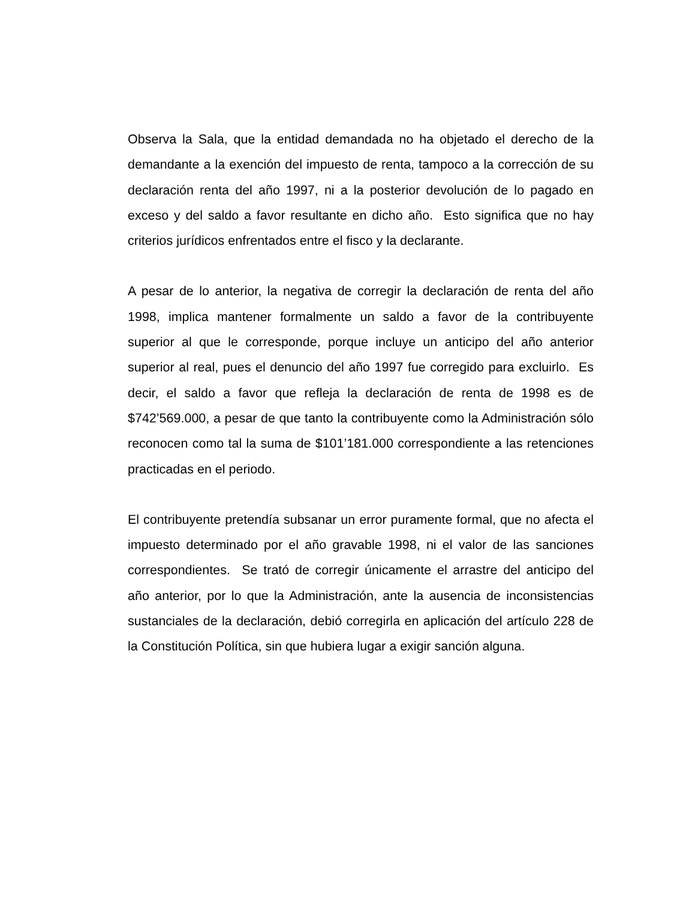Observa la Sala, que la entidad demandada no ha objetado el derecho de la demandante a la exención del impuesto de renta, tampoco a la corrección de su declaración renta del año 1997, ni a la posterior devolución de lo pagado en exceso y del saldo a favor resultante en dicho año. Esto significa que no hay criterios jurídicos enfrentados entre el fisco y la declarante.
A pesar de lo anterior, la negativa de corregir la declaración de renta del año 1998, implica mantener formalmente un saldo a favor de la contribuyente superior al que le corresponde, porque incluye un anticipo del año anterior superior al real, pues el denuncio del año 1997 fue corregido para excluirlo. Es decir, el saldo a favor que refleja la declaración de renta de 1998 es de $742’569.000, a pesar de que tanto la contribuyente como la Administración sólo reconocen como tal la suma de $101’181.000 correspondiente a las retenciones practicadas en el periodo.
El contribuyente pretendía subsanar un error puramente formal, que no afecta el impuesto determinado por el año gravable 1998, ni el valor de las sanciones correspondientes. Se trató de corregir únicamente el arrastre del anticipo del año anterior, por lo que la Administración, ante la ausencia de inconsistencias sustanciales de la declaración, debió corregirla en aplicación del artículo 228 de la Constitución Política, sin que hubiera lugar a exigir sanción alguna.